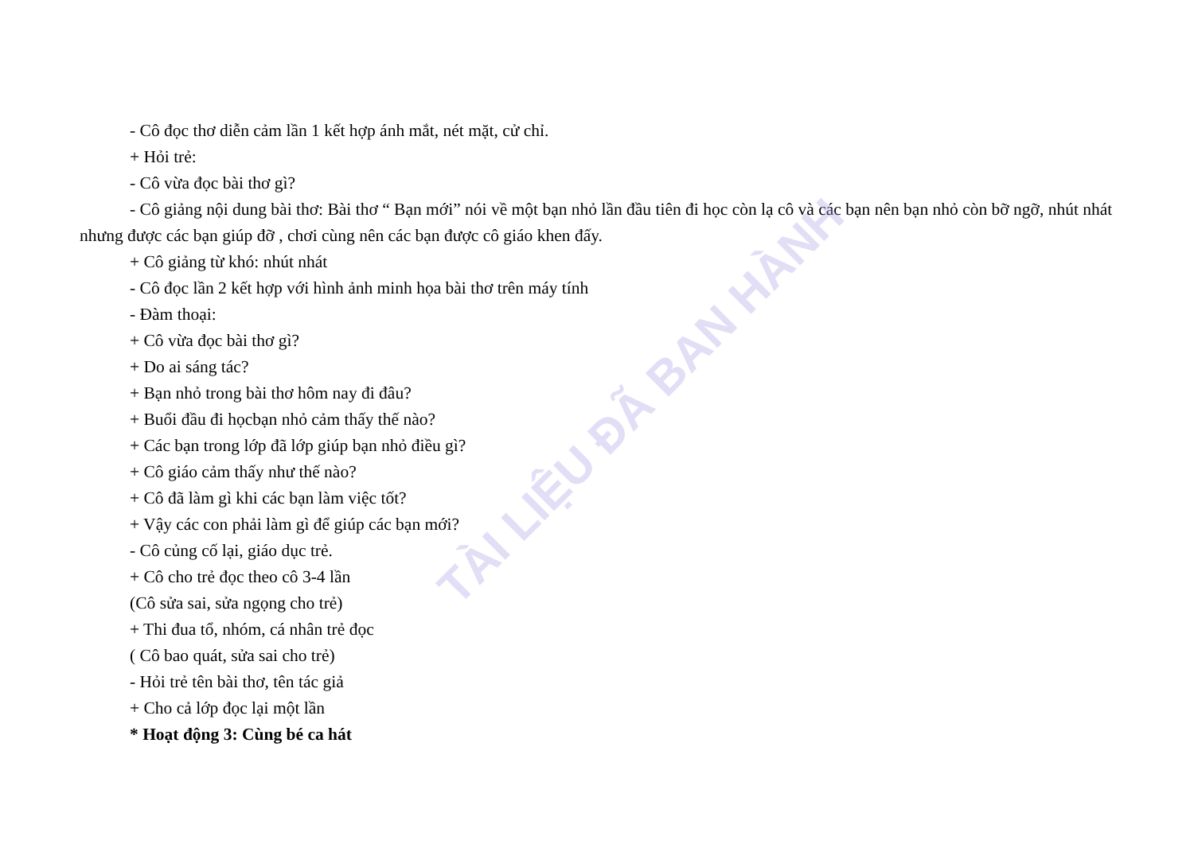TÀI LIỆU ĐÃ BAN HÀNH
- Cô đọc thơ diễn cảm lần 1 kết hợp ánh mắt, nét mặt, cử chỉ.
+ Hỏi trẻ:
- Cô vừa đọc bài thơ gì?
- Cô giảng nội dung bài thơ: Bài thơ “ Bạn mới” nói về một bạn nhỏ lần đầu tiên đi học còn lạ cô và các bạn nên bạn nhỏ còn bỡ ngỡ, nhút nhát nhưng được các bạn giúp đỡ , chơi cùng nên các bạn được cô giáo khen đấy.
+ Cô giảng từ khó: nhút nhát
- Cô đọc lần 2 kết hợp với hình ảnh minh họa bài thơ trên máy tính
- Đàm thoại:
+ Cô vừa đọc bài thơ gì?
+ Do ai sáng tác?
+ Bạn nhỏ trong bài thơ hôm nay đi đâu?
+ Buổi đầu đi họcbạn nhỏ cảm thấy thế nào?
+ Các bạn trong lớp đã lớp giúp bạn nhỏ điều gì?
+ Cô giáo cảm thấy như thế nào?
+ Cô đã làm gì khi các bạn làm việc tốt?
+ Vậy các con phải làm gì để giúp các bạn mới?
- Cô củng cố lại, giáo dục trẻ.
+ Cô cho trẻ đọc theo cô 3-4 lần
(Cô sửa sai, sửa ngọng cho trẻ)
+ Thi đua tổ, nhóm, cá nhân trẻ đọc
( Cô bao quát, sửa sai cho trẻ)
- Hỏi trẻ tên bài thơ, tên tác giả
+ Cho cả lớp đọc lại một lần
* Hoạt động 3: Cùng bé ca hát